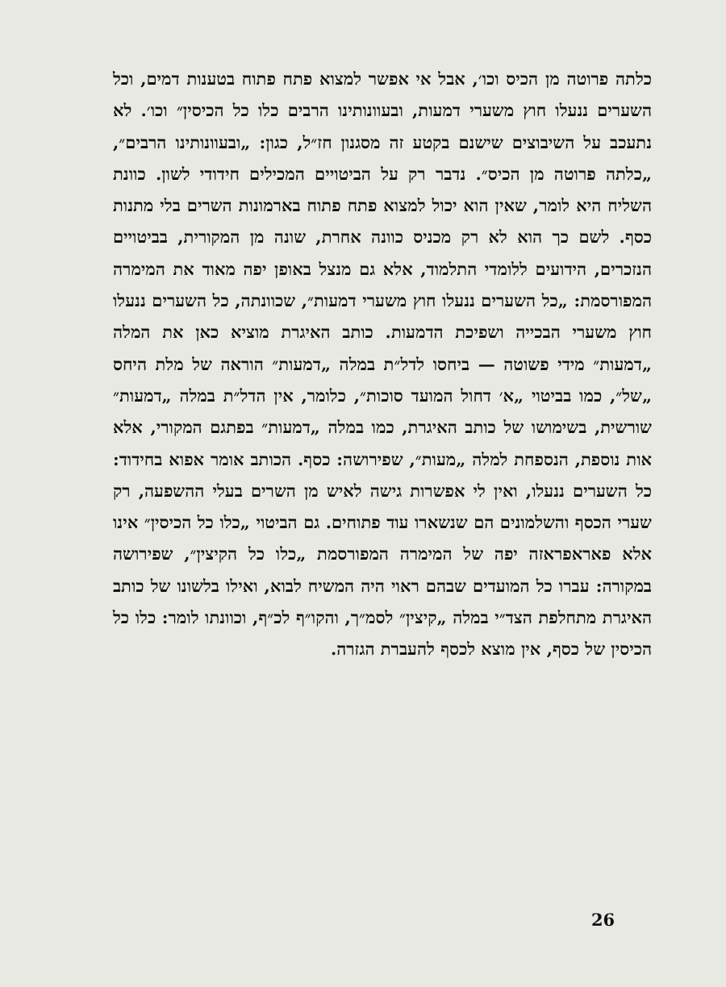כלתה פרוטה מן הכיס וכו׳, אבל אי אפשר למצוא פתח פתוח בטענות דמים, וכל השערים ננעלו חוץ משערי דמעות, ובעוונותינו הרבים כלו כל הכיסין״ וכו׳. לא נתעכב על השיבוצים שישנם בקטע זה מסגנון חז״ל, כגון: „ובעוונותינו הרבים״, „כלתה פרוטה מן הכיס״. נדבר רק על הביטויים המכילים חידודי לשון. כוונת השליח היא לומר, שאין הוא יכול למצוא פתח פתוח בארמונות השרים בלי מתנות כסף. לשם כך הוא לא רק מכניס כוונה אחרת, שונה מן המקורית, בביטויים הנזכרים, הידועים ללומדי התלמוד, אלא גם מנצל באופן יפה מאוד את המימרה המפורסמת: „כל השערים ננעלו חוץ משערי דמעות״, שכוונתה, כל השערים ננעלו חוץ משערי הבכייה ושפיכת הדמעות. כותב האיגרת מוציא כאן את המלה „דמעות״ מידי פשוטה — ביחסו לדל״ת במלה „דמעות״ הוראה של מלת היחס „של״, כמו בביטוי „א׳ דחול המועד סוכות״, כלומר, אין הדל״ת במלה „דמעות״ שורשית, בשימושו של כותב האיגרת, כמו במלה „דמעות״ בפתגם המקורי, אלא אות נוספת, הנספחת למלה „מעות״, שפירושה: כסף. הכותב אומר אפוא בחידוד: כל השערים ננעלו, ואין לי אפשרות גישה לאיש מן השרים בעלי ההשפעה, רק שערי הכסף והשלמונים הם שנשארו עוד פתוחים. גם הביטוי „כלו כל הכיסין״ אינו אלא פאראפראזה יפה של המימרה המפורסמת „כלו כל הקיצין״, שפירושה במקורה: עברו כל המועדים שבהם ראוי היה המשיח לבוא, ואילו בלשונו של כותב האיגרת מתחלפת הצד״י במלה „קיצין״ לסמ״ך, והקו״ף לכ״ף, וכוונתו לומר: כלו כל הכיסין של כסף, אין מוצא לכסף להעברת הגזרה.
26